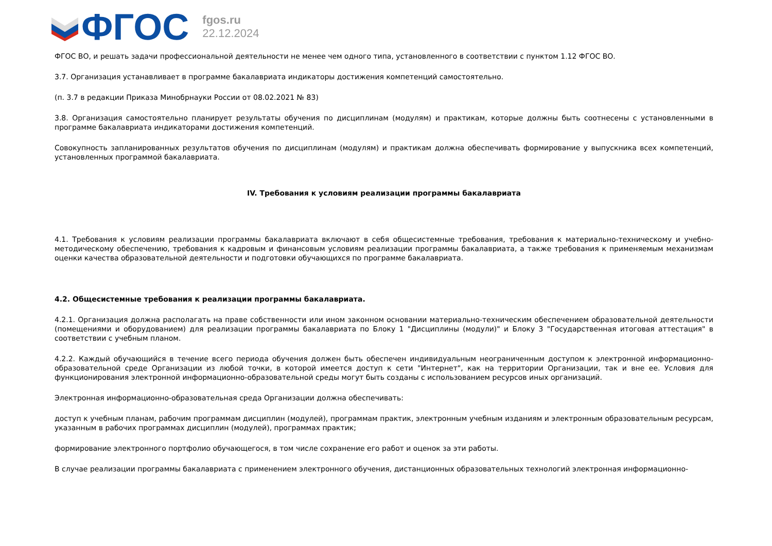ФГОС
fgos.ru
22.12.2024
ФГОС ВО, и решать задачи профессиональной деятельности не менее чем одного типа, установленного в соответствии с пунктом 1.12 ФГОС ВО.
3.7. Организация устанавливает в программе бакалавриата индикаторы достижения компетенций самостоятельно.
(п. 3.7 в редакции Приказа Минобрнауки России от 08.02.2021 № 83)
3.8. Организация самостоятельно планирует результаты обучения по дисциплинам (модулям) и практикам, которые должны быть соотнесены с установленными в программе бакалавриата индикаторами достижения компетенций.
Совокупность запланированных результатов обучения по дисциплинам (модулям) и практикам должна обеспечивать формирование у выпускника всех компетенций, установленных программой бакалавриата.
IV. Требования к условиям реализации программы бакалавриата
4.1. Требования к условиям реализации программы бакалавриата включают в себя общесистемные требования, требования к материально-техническому и учебно-методическому обеспечению, требования к кадровым и финансовым условиям реализации программы бакалавриата, а также требования к применяемым механизмам оценки качества образовательной деятельности и подготовки обучающихся по программе бакалавриата.
4.2. Общесистемные требования к реализации программы бакалавриата.
4.2.1. Организация должна располагать на праве собственности или ином законном основании материально-техническим обеспечением образовательной деятельности (помещениями и оборудованием) для реализации программы бакалавриата по Блоку 1 "Дисциплины (модули)" и Блоку 3 "Государственная итоговая аттестация" в соответствии с учебным планом.
4.2.2. Каждый обучающийся в течение всего периода обучения должен быть обеспечен индивидуальным неограниченным доступом к электронной информационно-образовательной среде Организации из любой точки, в которой имеется доступ к сети "Интернет", как на территории Организации, так и вне ее. Условия для функционирования электронной информационно-образовательной среды могут быть созданы с использованием ресурсов иных организаций.
Электронная информационно-образовательная среда Организации должна обеспечивать:
доступ к учебным планам, рабочим программам дисциплин (модулей), программам практик, электронным учебным изданиям и электронным образовательным ресурсам, указанным в рабочих программах дисциплин (модулей), программах практик;
формирование электронного портфолио обучающегося, в том числе сохранение его работ и оценок за эти работы.
В случае реализации программы бакалавриата с применением электронного обучения, дистанционных образовательных технологий электронная информационно-